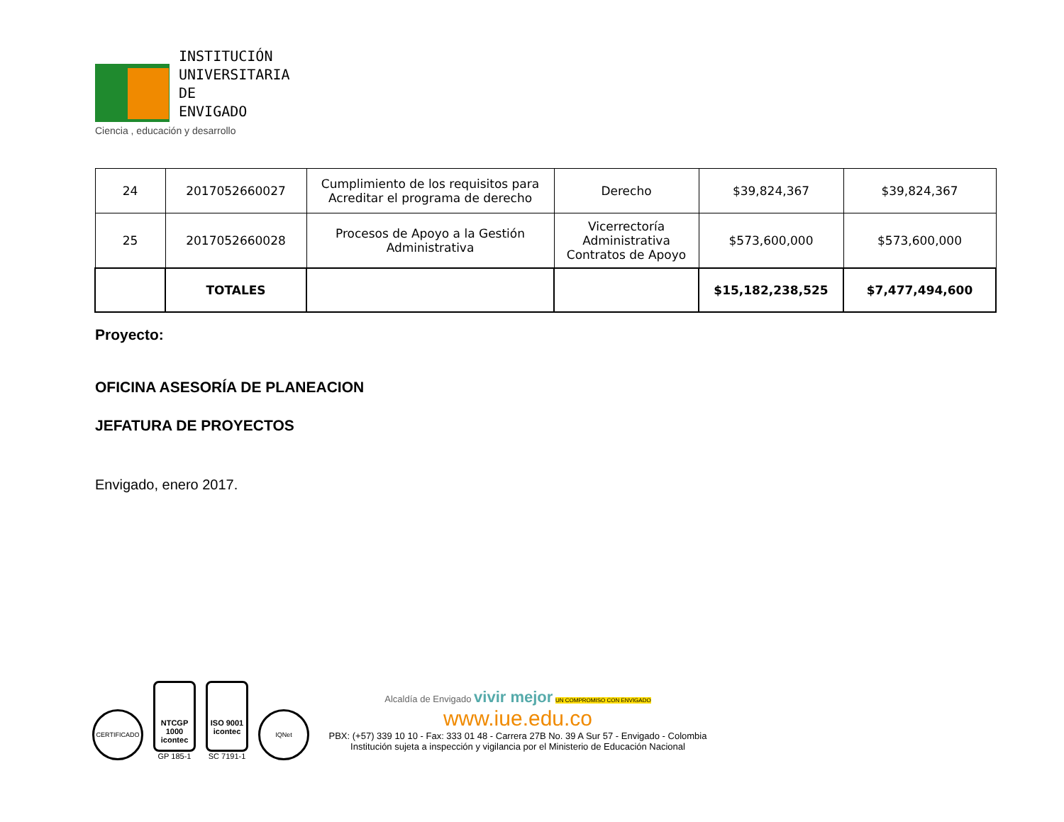INSTITUCIÓN
UNIVERSITARIA
DE ENVIGADO
Ciencia , educación y desarrollo
| 24 | 2017052660027 | Cumplimiento de los requisitos para Acreditar el programa de derecho | Derecho | $39,824,367 | $39,824,367 |
| 25 | 2017052660028 | Procesos de Apoyo a la Gestión Administrativa | Vicerrectoría Administrativa Contratos de Apoyo | $573,600,000 | $573,600,000 |
| | TOTALES | | | $15,182,238,525 | $7,477,494,600 |
Proyecto:
OFICINA ASESORÍA DE PLANEACION
JEFATURA DE PROYECTOS
Envigado, enero 2017.
CERTIFICADO
NTCGP 1000
icontec
GP 185-1
ISO 9001
icontec
SC 7191-1
IQNet
Alcaldía de Envigado vivir mejor UN COMPROMISO CON ENVIGADO
www.iue.edu.co
PBX: (+57) 339 10 10 - Fax: 333 01 48 - Carrera 27B No. 39 A Sur 57 - Envigado - Colombia
Institución sujeta a inspección y vigilancia por el Ministerio de Educación Nacional